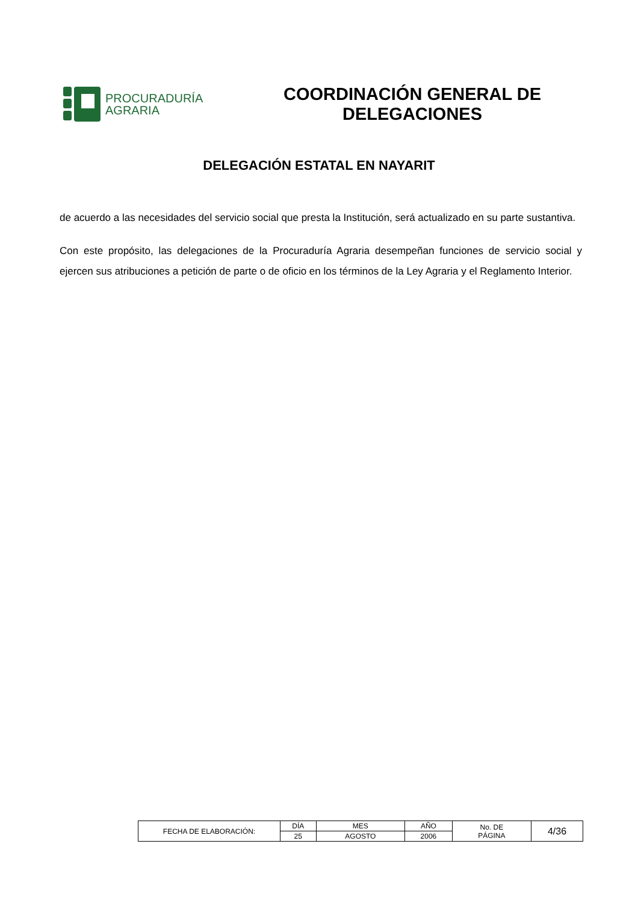PROCURADURÍA
AGRARIA
COORDINACIÓN GENERAL DE
DELEGACIONES
DELEGACIÓN ESTATAL EN NAYARIT
de acuerdo a las necesidades del servicio social que presta la Institución, será actualizado en su parte sustantiva.
Con este propósito, las delegaciones de la Procuraduría Agraria desempeñan funciones de servicio social y ejercen sus atribuciones a petición de parte o de oficio en los términos de la Ley Agraria y el Reglamento Interior.
| FECHA DE ELABORACIÓN: | DÍA | MES | AÑO | No. DE PÁGINA | 4/36 |
| | 25 | AGOSTO | 2006 | | |